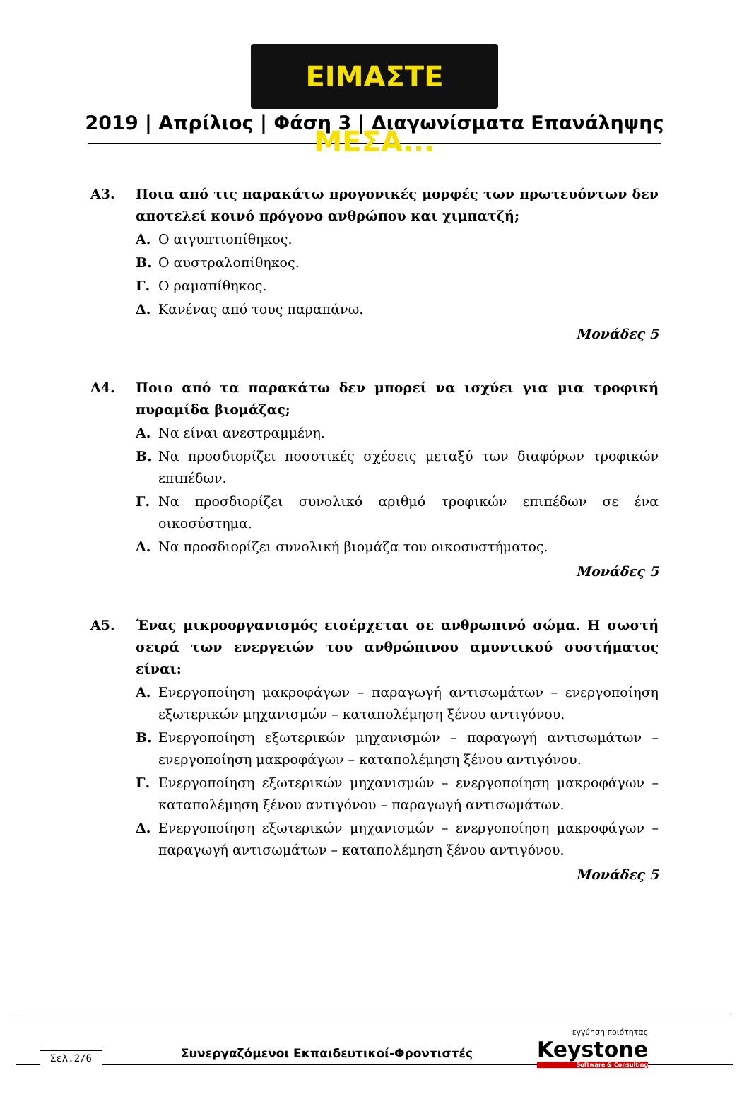ΕΙΜΑΣΤΕ ΜΕΣΑ...
2019 | Απρίλιος | Φάση 3 | Διαγωνίσματα Επανάληψης
Α3. Ποια από τις παρακάτω προγονικές μορφές των πρωτευόντων δεν αποτελεί κοινό πρόγονο ανθρώπου και χιμπατζή;
Α. Ο αιγυπτιοπίθηκος.
Β. Ο αυστραλοπίθηκος.
Γ. Ο ραμαπίθηκος.
Δ. Κανένας από τους παραπάνω.
Μονάδες 5
Α4. Ποιο από τα παρακάτω δεν μπορεί να ισχύει για μια τροφική πυραμίδα βιομάζας;
Α. Να είναι ανεστραμμένη.
Β. Να προσδιορίζει ποσοτικές σχέσεις μεταξύ των διαφόρων τροφικών επιπέδων.
Γ. Να προσδιορίζει συνολικό αριθμό τροφικών επιπέδων σε ένα οικοσύστημα.
Δ. Να προσδιορίζει συνολική βιομάζα του οικοσυστήματος.
Μονάδες 5
Α5. Ένας μικροοργανισμός εισέρχεται σε ανθρωπινό σώμα. Η σωστή σειρά των ενεργειών του ανθρώπινου αμυντικού συστήματος είναι:
Α. Ενεργοποίηση μακροφάγων – παραγωγή αντισωμάτων – ενεργοποίηση εξωτερικών μηχανισμών – καταπολέμηση ξένου αντιγόνου.
Β. Ενεργοποίηση εξωτερικών μηχανισμών – παραγωγή αντισωμάτων – ενεργοποίηση μακροφάγων – καταπολέμηση ξένου αντιγόνου.
Γ. Ενεργοποίηση εξωτερικών μηχανισμών – ενεργοποίηση μακροφάγων – καταπολέμηση ξένου αντιγόνου – παραγωγή αντισωμάτων.
Δ. Ενεργοποίηση εξωτερικών μηχανισμών – ενεργοποίηση μακροφάγων – παραγωγή αντισωμάτων – καταπολέμηση ξένου αντιγόνου.
Μονάδες 5
Σελ.2/6
Συνεργαζόμενοι Εκπαιδευτικοί-Φροντιστές
εγγύηση ποιότητας
Keystone
Software & Consulting